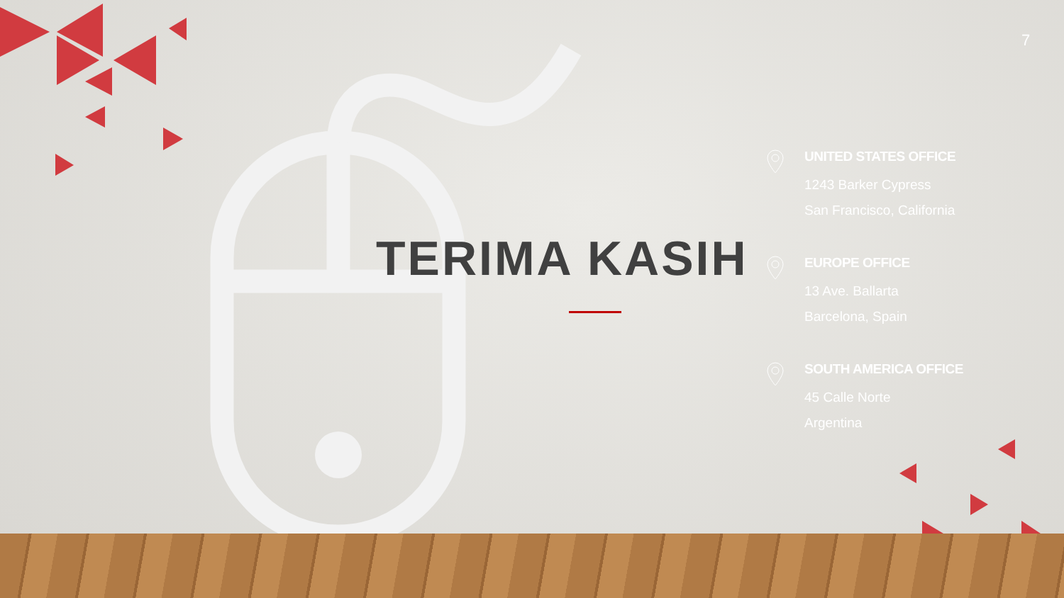7
TERIMA KASIH
UNITED STATES OFFICE
1243 Barker Cypress
San Francisco, California
EUROPE OFFICE
13 Ave. Ballarta
Barcelona, Spain
SOUTH AMERICA OFFICE
45 Calle Norte
Argentina